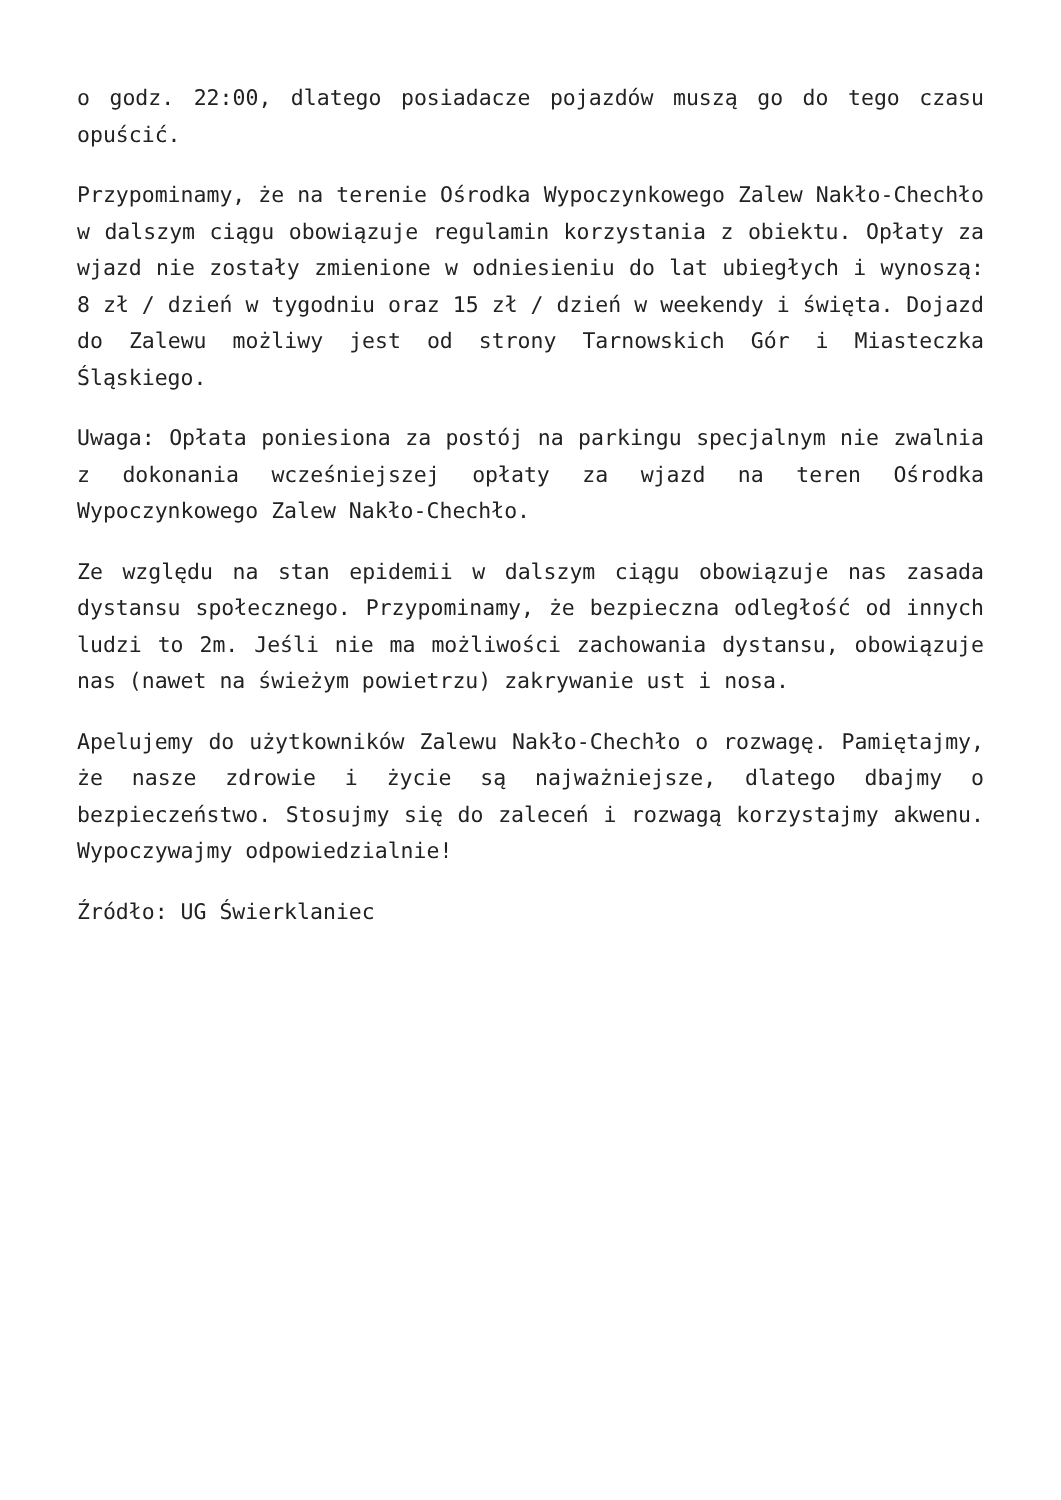o godz. 22:00, dlatego posiadacze pojazdów muszą go do tego czasu opuścić.
Przypominamy, że na terenie Ośrodka Wypoczynkowego Zalew Nakło-Chechło w dalszym ciągu obowiązuje regulamin korzystania z obiektu. Opłaty za wjazd nie zostały zmienione w odniesieniu do lat ubiegłych i wynoszą: 8 zł / dzień w tygodniu oraz 15 zł / dzień w weekendy i święta. Dojazd do Zalewu możliwy jest od strony Tarnowskich Gór i Miasteczka Śląskiego.
Uwaga: Opłata poniesiona za postój na parkingu specjalnym nie zwalnia z dokonania wcześniejszej opłaty za wjazd na teren Ośrodka Wypoczynkowego Zalew Nakło-Chechło.
Ze względu na stan epidemii w dalszym ciągu obowiązuje nas zasada dystansu społecznego. Przypominamy, że bezpieczna odległość od innych ludzi to 2m. Jeśli nie ma możliwości zachowania dystansu, obowiązuje nas (nawet na świeżym powietrzu) zakrywanie ust i nosa.
Apelujemy do użytkowników Zalewu Nakło-Chechło o rozwagę. Pamiętajmy, że nasze zdrowie i życie są najważniejsze, dlatego dbajmy o bezpieczeństwo. Stosujmy się do zaleceń i rozwagą korzystajmy akwenu. Wypoczywajmy odpowiedzialnie!
Źródło: UG Świerklaniec